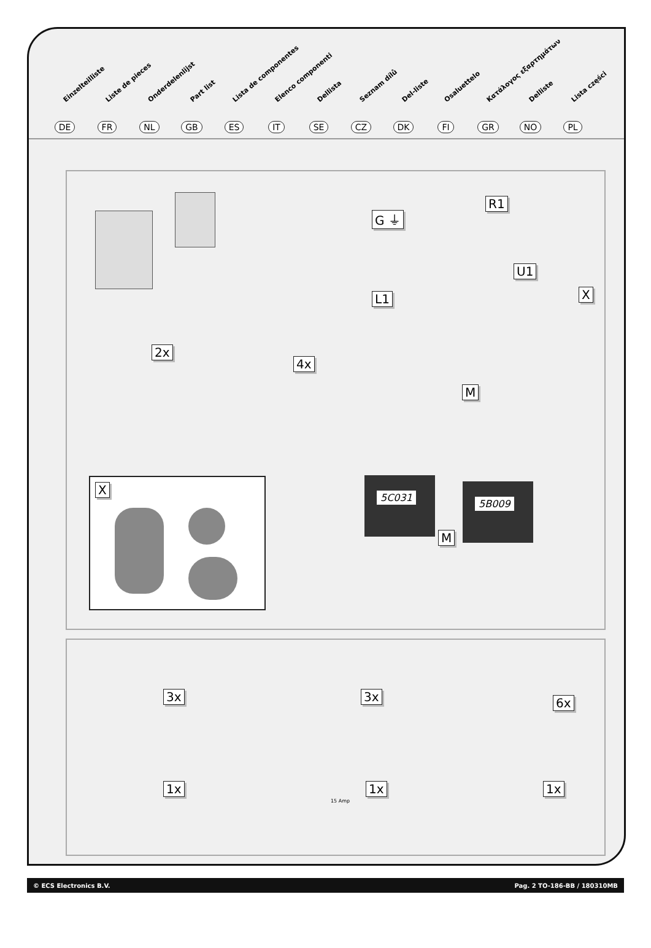Einzelteilliste
DE
Liste de pieces
FR
Onderdelenlijst
NL
Part list
GB
Lista de componentes
ES
Elenco componenti
IT
Dellista
SE
Seznam dílů
CZ
Del-liste
DK
Osaluettelo
FI
Κατάλογος εξαρτημάτων
GR
Delliste
NO
Lista części
PL
G ⏚
R1
U1
L1 X
2x
4x
M
X
5C031
5B009
M
3x 3x 6x
1x 1x 1x
15 Amp
© ECS Electronics B.V. Pag. 2 TO-186-BB / 180310MB